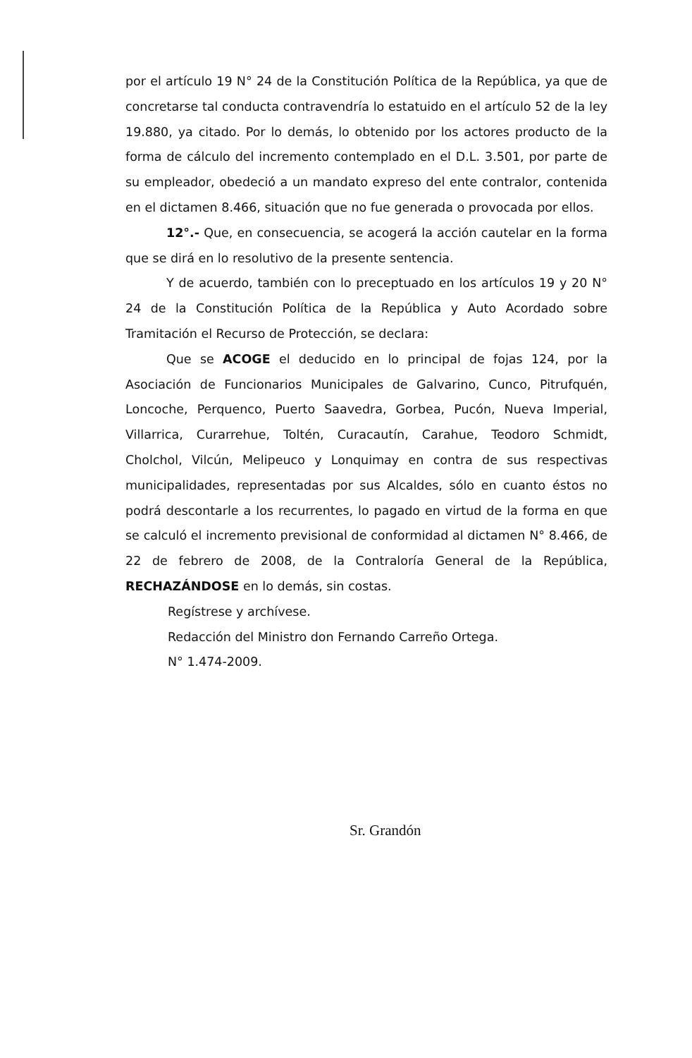por el artículo 19 N° 24 de la Constitución Política de la República, ya que de concretarse tal conducta contravendría lo estatuido en el artículo 52 de la ley 19.880, ya citado. Por lo demás, lo obtenido por los actores producto de la forma de cálculo del incremento contemplado en el D.L. 3.501, por parte de su empleador, obedeció a un mandato expreso del ente contralor, contenida en el dictamen 8.466, situación que no fue generada o provocada por ellos.
12°.- Que, en consecuencia, se acogerá la acción cautelar en la forma que se dirá en lo resolutivo de la presente sentencia.
Y de acuerdo, también con lo preceptuado en los artículos 19 y 20 N° 24 de la Constitución Política de la República y Auto Acordado sobre Tramitación el Recurso de Protección, se declara:
Que se ACOGE el deducido en lo principal de fojas 124, por la Asociación de Funcionarios Municipales de Galvarino, Cunco, Pitrufquén, Loncoche, Perquenco, Puerto Saavedra, Gorbea, Pucón, Nueva Imperial, Villarrica, Curarrehue, Toltén, Curacautín, Carahue, Teodoro Schmidt, Cholchol, Vilcún, Melipeuco y Lonquimay en contra de sus respectivas municipalidades, representadas por sus Alcaldes, sólo en cuanto éstos no podrá descontarle a los recurrentes, lo pagado en virtud de la forma en que se calculó el incremento previsional de conformidad al dictamen N° 8.466, de 22 de febrero de 2008, de la Contraloría General de la República, RECHAZÁNDOSE en lo demás, sin costas.
Regístrese y archívese.
Redacción del Ministro don Fernando Carreño Ortega.
N° 1.474-2009.
Sr. Grandón